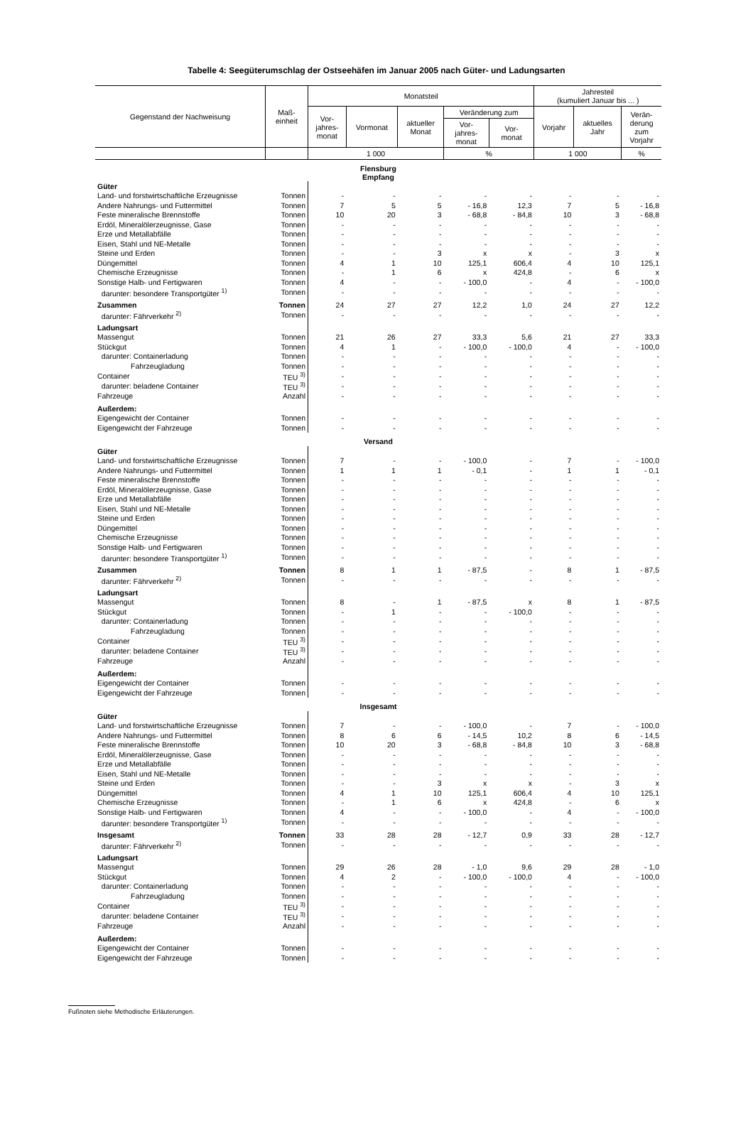Tabelle 4: Seegüterumschlag der Ostseehäfen im Januar 2005 nach Güter- und Ladungsarten
| Gegenstand der Nachweisung | Maß- einheit | Monatsteil | | | | | Jahresteil (kumuliert Januar bis ... ) | | |
| --- | --- | --- | --- | --- | --- | --- | --- | --- | --- |
| | | Vor- jahres- monat | Vormonat | aktueller Monat | Veränderung zum | | Vorjahr | aktuelles Jahr | Verän- derung zum Vorjahr |
| | | | | | Vor- jahres- monat | Vor- monat | | | |
| | | 1 000 | | | % | | 1 000 | | % |
| Flensburg Empfang | | | | | | | | | |
| Güter | | | | | | | | | |
| Land- und forstwirtschaftliche Erzeugnisse | Tonnen | - | - | - | - | - | - | - | - |
| Andere Nahrungs- und Futtermittel | Tonnen | 7 | 5 | 5 | - 16,8 | 12,3 | 7 | 5 | - 16,8 |
| Feste mineralische Brennstoffe | Tonnen | 10 | 20 | 3 | - 68,8 | - 84,8 | 10 | 3 | - 68,8 |
| Erdöl, Mineralölerzeugnisse, Gase | Tonnen | - | - | - | - | - | - | - | - |
| Erze und Metallabfälle | Tonnen | - | - | - | - | - | - | - | - |
| Eisen, Stahl und NE-Metalle | Tonnen | - | - | - | - | - | - | - | - |
| Steine und Erden | Tonnen | - | - | 3 | x | x | - | 3 | x |
| Düngemittel | Tonnen | 4 | 1 | 10 | 125,1 | 606,4 | 4 | 10 | 125,1 |
| Chemische Erzeugnisse | Tonnen | - | 1 | 6 | x | 424,8 | - | 6 | x |
| Sonstige Halb- und Fertigwaren | Tonnen | 4 | - | - | - 100,0 | - | 4 | - | - 100,0 |
| darunter: besondere Transportgüter <sup>1)</sup> | Tonnen | - | - | - | - | - | - | - | - |
| Zusammen | Tonnen | 24 | 27 | 27 | 12,2 | 1,0 | 24 | 27 | 12,2 |
| darunter: Fährverkehr <sup>2)</sup> | Tonnen | - | - | - | - | - | - | - | - |
| Ladungsart | | | | | | | | | |
| Massengut | Tonnen | 21 | 26 | 27 | 33,3 | 5,6 | 21 | 27 | 33,3 |
| Stückgut | Tonnen | 4 | 1 | - | - 100,0 | - 100,0 | 4 | - | - 100,0 |
| darunter: Containerladung | Tonnen | - | - | - | - | - | - | - | - |
| Fahrzeugladung | Tonnen | - | - | - | - | - | - | - | - |
| Container | TEU <sup>3)</sup> | - | - | - | - | - | - | - | - |
| darunter: beladene Container | TEU <sup>3)</sup> | - | - | - | - | - | - | - | - |
| Fahrzeuge | Anzahl | - | - | - | - | - | - | - | - |
| Außerdem: | | | | | | | | | |
| Eigengewicht der Container | Tonnen | - | - | - | - | - | - | - | - |
| Eigengewicht der Fahrzeuge | Tonnen | - | - | - | - | - | - | - | - |
| Versand | | | | | | | | | |
| Güter | | | | | | | | | |
| Land- und forstwirtschaftliche Erzeugnisse | Tonnen | 7 | - | - | - 100,0 | - | 7 | - | - 100,0 |
| Andere Nahrungs- und Futtermittel | Tonnen | 1 | 1 | 1 | - 0,1 | - | 1 | 1 | - 0,1 |
| Feste mineralische Brennstoffe | Tonnen | - | - | - | - | - | - | - | - |
| Erdöl, Mineralölerzeugnisse, Gase | Tonnen | - | - | - | - | - | - | - | - |
| Erze und Metallabfälle | Tonnen | - | - | - | - | - | - | - | - |
| Eisen, Stahl und NE-Metalle | Tonnen | - | - | - | - | - | - | - | - |
| Steine und Erden | Tonnen | - | - | - | - | - | - | - | - |
| Düngemittel | Tonnen | - | - | - | - | - | - | - | - |
| Chemische Erzeugnisse | Tonnen | - | - | - | - | - | - | - | - |
| Sonstige Halb- und Fertigwaren | Tonnen | - | - | - | - | - | - | - | - |
| darunter: besondere Transportgüter <sup>1)</sup> | Tonnen | - | - | - | - | - | - | - | - |
| Zusammen | Tonnen | 8 | 1 | 1 | - 87,5 | - | 8 | 1 | - 87,5 |
| darunter: Fährverkehr <sup>2)</sup> | Tonnen | - | - | - | - | - | - | - | - |
| Ladungsart | | | | | | | | | |
| Massengut | Tonnen | 8 | - | 1 | - 87,5 | x | 8 | 1 | - 87,5 |
| Stückgut | Tonnen | - | 1 | - | - | - 100,0 | - | - | - |
| darunter: Containerladung | Tonnen | - | - | - | - | - | - | - | - |
| Fahrzeugladung | Tonnen | - | - | - | - | - | - | - | - |
| Container | TEU <sup>3)</sup> | - | - | - | - | - | - | - | - |
| darunter: beladene Container | TEU <sup>3)</sup> | - | - | - | - | - | - | - | - |
| Fahrzeuge | Anzahl | - | - | - | - | - | - | - | - |
| Außerdem: | | | | | | | | | |
| Eigengewicht der Container | Tonnen | - | - | - | - | - | - | - | - |
| Eigengewicht der Fahrzeuge | Tonnen | - | - | - | - | - | - | - | - |
| Insgesamt | | | | | | | | | |
| Güter | | | | | | | | | |
| Land- und forstwirtschaftliche Erzeugnisse | Tonnen | 7 | - | - | - 100,0 | - | 7 | - | - 100,0 |
| Andere Nahrungs- und Futtermittel | Tonnen | 8 | 6 | 6 | - 14,5 | 10,2 | 8 | 6 | - 14,5 |
| Feste mineralische Brennstoffe | Tonnen | 10 | 20 | 3 | - 68,8 | - 84,8 | 10 | 3 | - 68,8 |
| Erdöl, Mineralölerzeugnisse, Gase | Tonnen | - | - | - | - | - | - | - | - |
| Erze und Metallabfälle | Tonnen | - | - | - | - | - | - | - | - |
| Eisen, Stahl und NE-Metalle | Tonnen | - | - | - | - | - | - | - | - |
| Steine und Erden | Tonnen | - | - | 3 | x | x | - | 3 | x |
| Düngemittel | Tonnen | 4 | 1 | 10 | 125,1 | 606,4 | 4 | 10 | 125,1 |
| Chemische Erzeugnisse | Tonnen | - | 1 | 6 | x | 424,8 | - | 6 | x |
| Sonstige Halb- und Fertigwaren | Tonnen | 4 | - | - | - 100,0 | - | 4 | - | - 100,0 |
| darunter: besondere Transportgüter <sup>1)</sup> | Tonnen | - | - | - | - | - | - | - | - |
| Insgesamt | Tonnen | 33 | 28 | 28 | - 12,7 | 0,9 | 33 | 28 | - 12,7 |
| darunter: Fährverkehr <sup>2)</sup> | Tonnen | - | - | - | - | - | - | - | - |
| Ladungsart | | | | | | | | | |
| Massengut | Tonnen | 29 | 26 | 28 | - 1,0 | 9,6 | 29 | 28 | - 1,0 |
| Stückgut | Tonnen | 4 | 2 | - | - 100,0 | - 100,0 | 4 | - | - 100,0 |
| darunter: Containerladung | Tonnen | - | - | - | - | - | - | - | - |
| Fahrzeugladung | Tonnen | - | - | - | - | - | - | - | - |
| Container | TEU <sup>3)</sup> | - | - | - | - | - | - | - | - |
| darunter: beladene Container | TEU <sup>3)</sup> | - | - | - | - | - | - | - | - |
| Fahrzeuge | Anzahl | - | - | - | - | - | - | - | - |
| Außerdem: | | | | | | | | | |
| Eigengewicht der Container | Tonnen | - | - | - | - | - | - | - | - |
| Eigengewicht der Fahrzeuge | Tonnen | - | - | - | - | - | - | - | - |
Fußnoten siehe Methodische Erläuterungen.